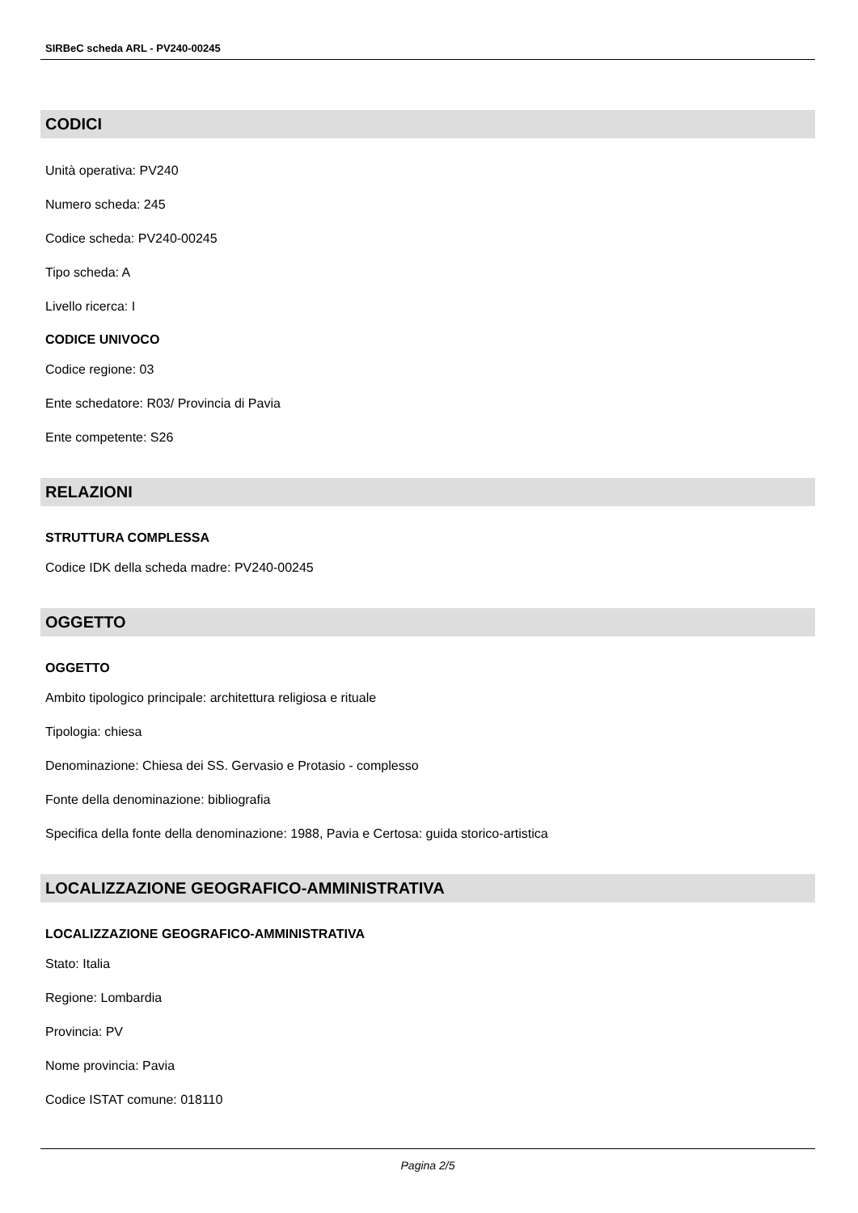SIRBeC scheda ARL - PV240-00245
CODICI
Unità operativa: PV240
Numero scheda: 245
Codice scheda: PV240-00245
Tipo scheda: A
Livello ricerca: I
CODICE UNIVOCO
Codice regione: 03
Ente schedatore: R03/ Provincia di Pavia
Ente competente: S26
RELAZIONI
STRUTTURA COMPLESSA
Codice IDK della scheda madre: PV240-00245
OGGETTO
OGGETTO
Ambito tipologico principale: architettura religiosa e rituale
Tipologia: chiesa
Denominazione: Chiesa dei SS. Gervasio e Protasio - complesso
Fonte della denominazione: bibliografia
Specifica della fonte della denominazione: 1988, Pavia e Certosa: guida storico-artistica
LOCALIZZAZIONE GEOGRAFICO-AMMINISTRATIVA
LOCALIZZAZIONE GEOGRAFICO-AMMINISTRATIVA
Stato: Italia
Regione: Lombardia
Provincia: PV
Nome provincia: Pavia
Codice ISTAT comune: 018110
Pagina 2/5